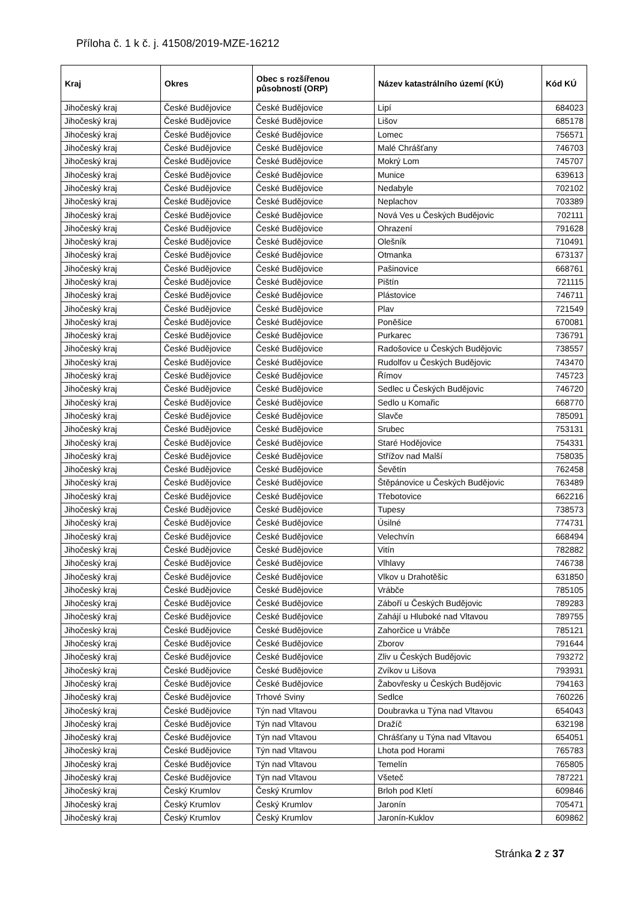Příloha č. 1 k č. j. 41508/2019-MZE-16212
| Kraj | Okres | Obec s rozšířenou působností (ORP) | Název katastrálního území (KÚ) | Kód KÚ |
| --- | --- | --- | --- | --- |
| Jihočeský kraj | České Budějovice | České Budějovice | Lipí | 684023 |
| Jihočeský kraj | České Budějovice | České Budějovice | Lišov | 685178 |
| Jihočeský kraj | České Budějovice | České Budějovice | Lomec | 756571 |
| Jihočeský kraj | České Budějovice | České Budějovice | Malé Chrášťany | 746703 |
| Jihočeský kraj | České Budějovice | České Budějovice | Mokrý Lom | 745707 |
| Jihočeský kraj | České Budějovice | České Budějovice | Munice | 639613 |
| Jihočeský kraj | České Budějovice | České Budějovice | Nedabyle | 702102 |
| Jihočeský kraj | České Budějovice | České Budějovice | Neplachov | 703389 |
| Jihočeský kraj | České Budějovice | České Budějovice | Nová Ves u Českých Budějovic | 702111 |
| Jihočeský kraj | České Budějovice | České Budějovice | Ohrazení | 791628 |
| Jihočeský kraj | České Budějovice | České Budějovice | Olešník | 710491 |
| Jihočeský kraj | České Budějovice | České Budějovice | Otmanka | 673137 |
| Jihočeský kraj | České Budějovice | České Budějovice | Pašinovice | 668761 |
| Jihočeský kraj | České Budějovice | České Budějovice | Pištín | 721115 |
| Jihočeský kraj | České Budějovice | České Budějovice | Plástovice | 746711 |
| Jihočeský kraj | České Budějovice | České Budějovice | Plav | 721549 |
| Jihočeský kraj | České Budějovice | České Budějovice | Poněšice | 670081 |
| Jihočeský kraj | České Budějovice | České Budějovice | Purkarec | 736791 |
| Jihočeský kraj | České Budějovice | České Budějovice | Radošovice u Českých Budějovic | 738557 |
| Jihočeský kraj | České Budějovice | České Budějovice | Rudolfov u Českých Budějovic | 743470 |
| Jihočeský kraj | České Budějovice | České Budějovice | Římov | 745723 |
| Jihočeský kraj | České Budějovice | České Budějovice | Sedlec u Českých Budějovic | 746720 |
| Jihočeský kraj | České Budějovice | České Budějovice | Sedlo u Komařic | 668770 |
| Jihočeský kraj | České Budějovice | České Budějovice | Slavče | 785091 |
| Jihočeský kraj | České Budějovice | České Budějovice | Srubec | 753131 |
| Jihočeský kraj | České Budějovice | České Budějovice | Staré Hodějovice | 754331 |
| Jihočeský kraj | České Budějovice | České Budějovice | Střížov nad Malší | 758035 |
| Jihočeský kraj | České Budějovice | České Budějovice | Ševětín | 762458 |
| Jihočeský kraj | České Budějovice | České Budějovice | Štěpánovice u Českých Budějovic | 763489 |
| Jihočeský kraj | České Budějovice | České Budějovice | Třebotovice | 662216 |
| Jihočeský kraj | České Budějovice | České Budějovice | Tupesy | 738573 |
| Jihočeský kraj | České Budějovice | České Budějovice | Úsilné | 774731 |
| Jihočeský kraj | České Budějovice | České Budějovice | Velechvín | 668494 |
| Jihočeský kraj | České Budějovice | České Budějovice | Vitín | 782882 |
| Jihočeský kraj | České Budějovice | České Budějovice | Vlhlavy | 746738 |
| Jihočeský kraj | České Budějovice | České Budějovice | Vlkov u Drahotěšic | 631850 |
| Jihočeský kraj | České Budějovice | České Budějovice | Vrábče | 785105 |
| Jihočeský kraj | České Budějovice | České Budějovice | Záboří u Českých Budějovic | 789283 |
| Jihočeský kraj | České Budějovice | České Budějovice | Zahájí u Hluboké nad Vltavou | 789755 |
| Jihočeský kraj | České Budějovice | České Budějovice | Zahorčice u Vrábče | 785121 |
| Jihočeský kraj | České Budějovice | České Budějovice | Zborov | 791644 |
| Jihočeský kraj | České Budějovice | České Budějovice | Zliv u Českých Budějovic | 793272 |
| Jihočeský kraj | České Budějovice | České Budějovice | Zvíkov u Lišova | 793931 |
| Jihočeský kraj | České Budějovice | České Budějovice | Žabovřesky u Českých Budějovic | 794163 |
| Jihočeský kraj | České Budějovice | Trhové Sviny | Sedlce | 760226 |
| Jihočeský kraj | České Budějovice | Týn nad Vltavou | Doubravka u Týna nad Vltavou | 654043 |
| Jihočeský kraj | České Budějovice | Týn nad Vltavou | Dražíč | 632198 |
| Jihočeský kraj | České Budějovice | Týn nad Vltavou | Chrášťany u Týna nad Vltavou | 654051 |
| Jihočeský kraj | České Budějovice | Týn nad Vltavou | Lhota pod Horami | 765783 |
| Jihočeský kraj | České Budějovice | Týn nad Vltavou | Temelín | 765805 |
| Jihočeský kraj | České Budějovice | Týn nad Vltavou | Všeteč | 787221 |
| Jihočeský kraj | Český Krumlov | Český Krumlov | Brloh pod Kletí | 609846 |
| Jihočeský kraj | Český Krumlov | Český Krumlov | Jaronín | 705471 |
| Jihočeský kraj | Český Krumlov | Český Krumlov | Jaronín-Kuklov | 609862 |
Stránka 2 z 37